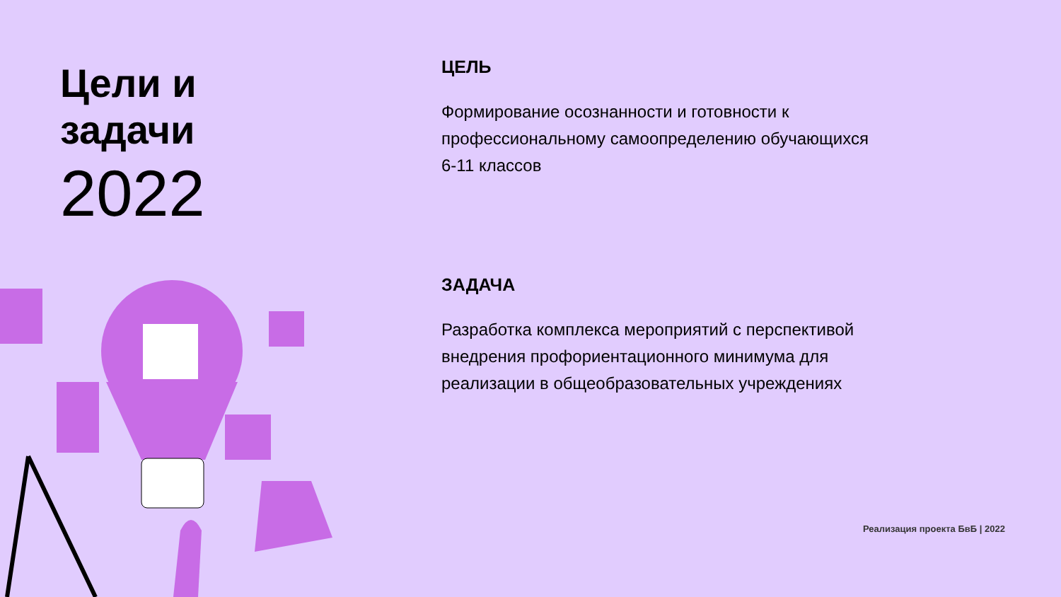Цели и
задачи
2022
ЦЕЛЬ
Формирование осознанности и готовности к профессиональному самоопределению обучающихся 6-11 классов
ЗАДАЧА
Разработка комплекса мероприятий с перспективой внедрения профориентационного минимума для реализации в общеобразовательных учреждениях
Реализация проекта БвБ | 2022